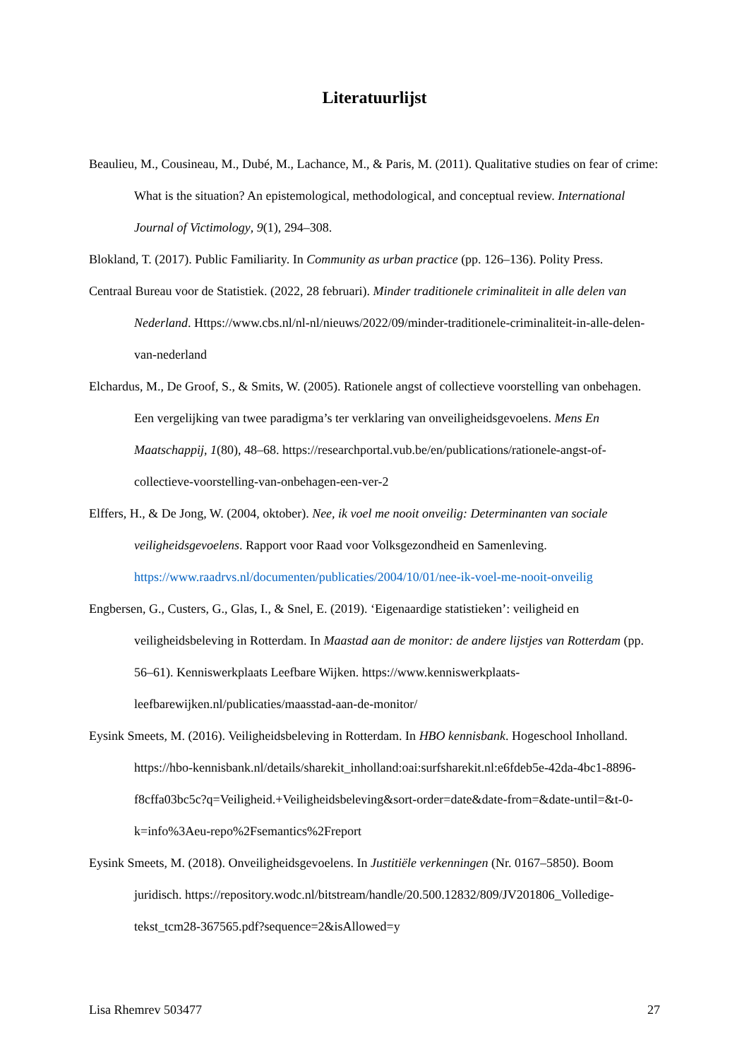Literatuurlijst
Beaulieu, M., Cousineau, M., Dubé, M., Lachance, M., & Paris, M. (2011). Qualitative studies on fear of crime: What is the situation? An epistemological, methodological, and conceptual review. International Journal of Victimology, 9(1), 294–308.
Blokland, T. (2017). Public Familiarity. In Community as urban practice (pp. 126–136). Polity Press.
Centraal Bureau voor de Statistiek. (2022, 28 februari). Minder traditionele criminaliteit in alle delen van Nederland. Https://www.cbs.nl/nl-nl/nieuws/2022/09/minder-traditionele-criminaliteit-in-alle-delen-van-nederland
Elchardus, M., De Groof, S., & Smits, W. (2005). Rationele angst of collectieve voorstelling van onbehagen. Een vergelijking van twee paradigma’s ter verklaring van onveiligheidsgevoelens. Mens En Maatschappij, 1(80), 48–68. https://researchportal.vub.be/en/publications/rationele-angst-of-collectieve-voorstelling-van-onbehagen-een-ver-2
Elffers, H., & De Jong, W. (2004, oktober). Nee, ik voel me nooit onveilig: Determinanten van sociale veiligheidsgevoelens. Rapport voor Raad voor Volksgezondheid en Samenleving. https://www.raadrvs.nl/documenten/publicaties/2004/10/01/nee-ik-voel-me-nooit-onveilig
Engbersen, G., Custers, G., Glas, I., & Snel, E. (2019). ‘Eigenaardige statistieken’: veiligheid en veiligheidsbeleving in Rotterdam. In Maastad aan de monitor: de andere lijstjes van Rotterdam (pp. 56–61). Kenniswerkplaats Leefbare Wijken. https://www.kenniswerkplaats-leefbarewijken.nl/publicaties/maasstad-aan-de-monitor/
Eysink Smeets, M. (2016). Veiligheidsbeleving in Rotterdam. In HBO kennisbank. Hogeschool Inholland. https://hbo-kennisbank.nl/details/sharekit_inholland:oai:surfsharekit.nl:e6fdeb5e-42da-4bc1-8896-f8cffa03bc5c?q=Veiligheid.+Veiligheidsbeleving&sort-order=date&date-from=&date-until=&t-0-k=info%3Aeu-repo%2Fsemantics%2Freport
Eysink Smeets, M. (2018). Onveiligheidsgevoelens. In Justitiële verkenningen (Nr. 0167–5850). Boom juridisch. https://repository.wodc.nl/bitstream/handle/20.500.12832/809/JV201806_Volledige-tekst_tcm28-367565.pdf?sequence=2&isAllowed=y
Lisa Rhemrev 503477 27